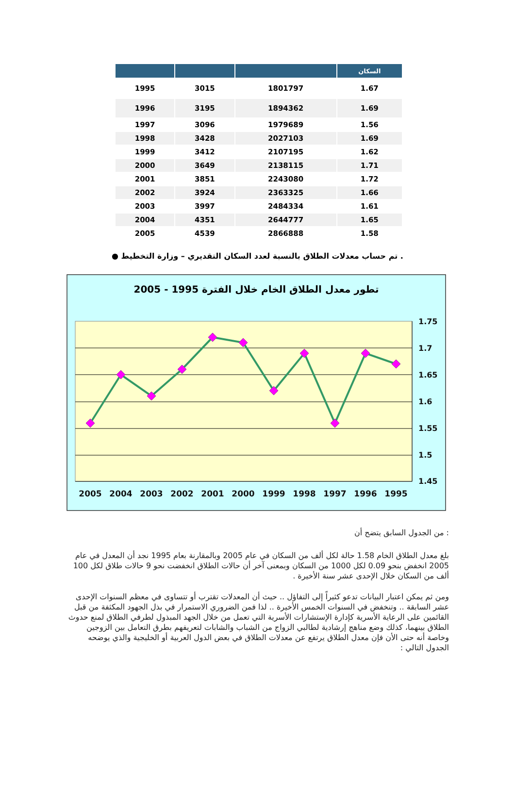| | | | السكان |
| --- | --- | --- | --- |
| 1995 | 3015 | 1801797 | 1.67 |
| 1996 | 3195 | 1894362 | 1.69 |
| 1997 | 3096 | 1979689 | 1.56 |
| 1998 | 3428 | 2027103 | 1.69 |
| 1999 | 3412 | 2107195 | 1.62 |
| 2000 | 3649 | 2138115 | 1.71 |
| 2001 | 3851 | 2243080 | 1.72 |
| 2002 | 3924 | 2363325 | 1.66 |
| 2003 | 3997 | 2484334 | 1.61 |
| 2004 | 4351 | 2644777 | 1.65 |
| 2005 | 4539 | 2866888 | 1.58 |
. تم حساب معدلات الطلاق بالنسبة لعدد السكان التقديري – وزارة التخطيط ●
تطور معدل الطلاق الخام خلال الفترة 1995 - 2005
1.75
1.7
1.65
1.6
1.55
1.5
1.45
2005
2004
2003
2002
2001
2000
1999
1998
1997
1996
1995
: من الجدول السابق يتضح أن
بلغ معدل الطلاق الخام 1.58 حالة لكل ألف من السكان في عام 2005 وبالمقارنة بعام 1995 نجد أن المعدل في عام 2005 انخفض بنحو 0.09 لكل 1000 من السكان وبمعنى آخر أن حالات الطلاق انخفضت نحو 9 حالات طلاق لكل 100 ألف من السكان خلال الإحدى عشر سنة الأخيرة .
ومن ثم يمكن اعتبار البيانات تدعو كثيراً إلى التفاؤل .. حيث أن المعدلات تقترب أو تتساوى في معظم السنوات الإحدى عشر السابقة .. وتنخفض في السنوات الخمس الأخيرة .. لذا فمن الضروري الاستمرار في بذل الجهود المكثفة من قبل القائمين على الرعاية الأسرية كإدارة الإستشارات الأسرية التي تعمل من خلال الجهد المبذول لطرفي الطلاق لمنع حدوث الطلاق بينهما، كذلك وضع مناهج إرشادية لطالبي الزواج من الشباب والشابات لتعريفهم بطرق التعامل بين الزوجين وخاصة أنه حتى الأن فإن معدل الطلاق يرتفع عن معدلات الطلاق في بعض الدول العربية أو الخليجية والذي يوضحه الجدول التالي :